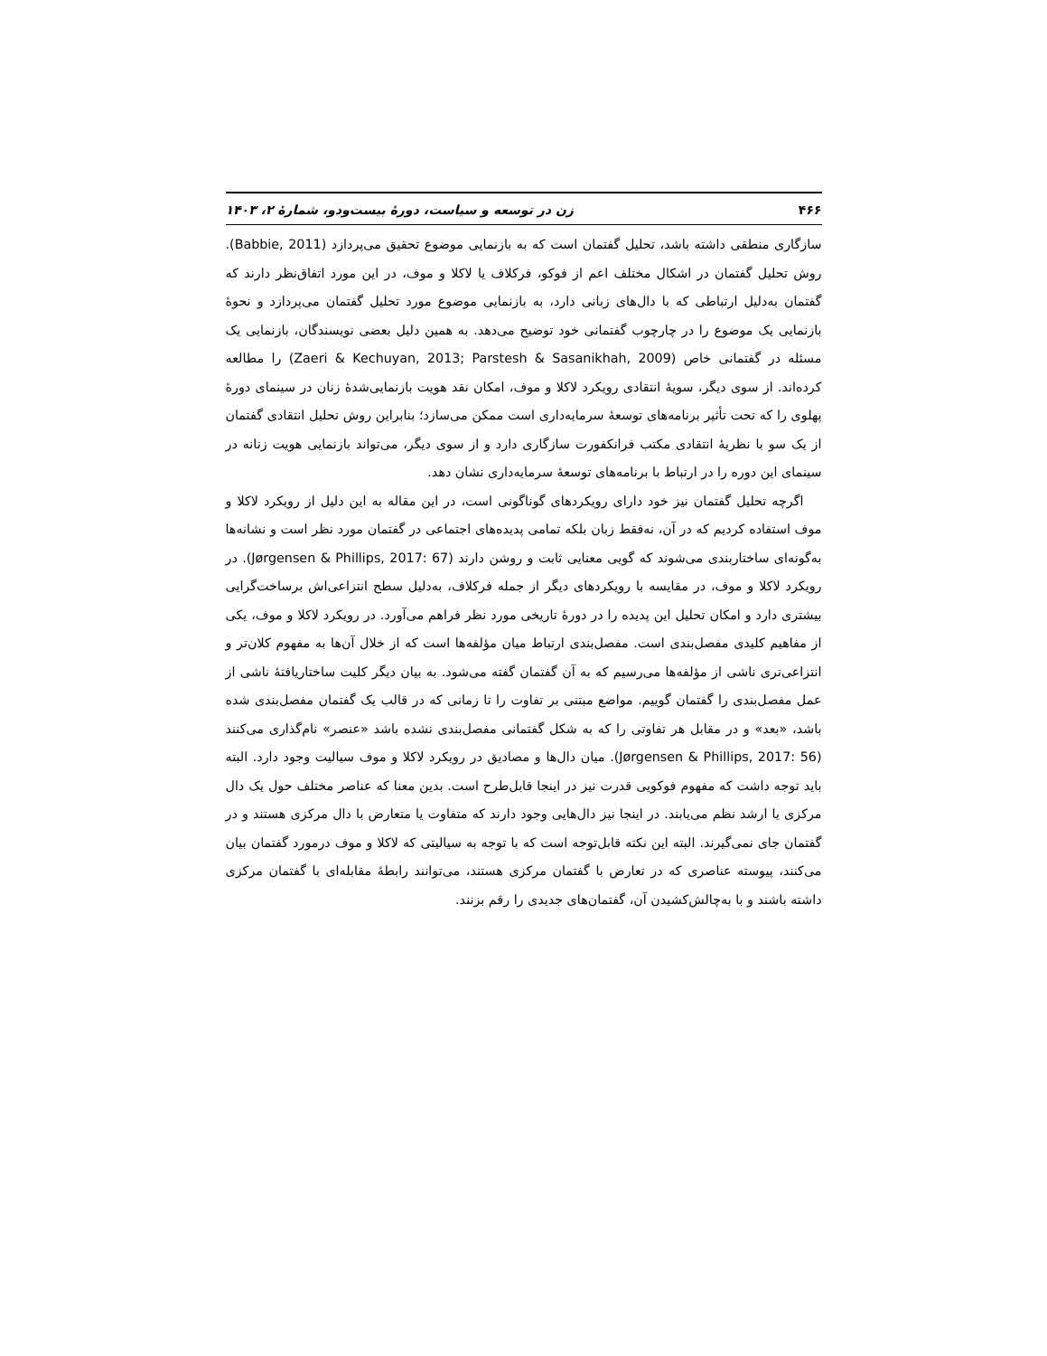۴۶۶ زن در توسعه و سیاست، دورهٔ بیست‌ودو، شمارهٔ ۲، ۱۴۰۳
سازگاری منطقی داشته باشد، تحلیل گفتمان است که به بازنمایی موضوع تحقیق می‌پردازد (Babbie, 2011). روش تحلیل گفتمان در اشکال مختلف اعم از فوکو، فرکلاف یا لاکلا و موف، در این مورد اتفاق‌نظر دارند که گفتمان به‌دلیل ارتباطی که با دال‌های زبانی دارد، به بازنمایی موضوع مورد تحلیل گفتمان می‌پردازد و نحوهٔ بازنمایی یک موضوع را در چارچوب گفتمانی خود توضیح می‌دهد. به همین دلیل بعضی نویسندگان، بازنمایی یک مسئله در گفتمانی خاص (Zaeri & Kechuyan, 2013; Parstesh & Sasanikhah, 2009) را مطالعه کرده‌اند. از سوی دیگر، سویهٔ انتقادی رویکرد لاکلا و موف، امکان نقد هویت بازنمایی‌شدهٔ زنان در سینمای دورهٔ پهلوی را که تحت تأثیر برنامه‌های توسعهٔ سرمایه‌داری است ممکن می‌سازد؛ بنابراین روش تحلیل انتقادی گفتمان از یک سو با نظریهٔ انتقادی مکتب فرانکفورت سازگاری دارد و از سوی دیگر، می‌تواند بازنمایی هویت زنانه در سینمای این دوره را در ارتباط با برنامه‌های توسعهٔ سرمایه‌داری نشان دهد.
اگرچه تحلیل گفتمان نیز خود دارای رویکردهای گوناگونی است، در این مقاله به این دلیل از رویکرد لاکلا و موف استفاده کردیم که در آن، نه‌فقط زبان بلکه تمامی پدیده‌های اجتماعی در گفتمان مورد نظر است و نشانه‌ها به‌گونه‌ای ساختاربندی می‌شوند که گویی معنایی ثابت و روشن دارند (Jørgensen & Phillips, 2017: 67). در رویکرد لاکلا و موف، در مقایسه با رویکردهای دیگر از جمله فرکلاف، به‌دلیل سطح انتزاعی‌اش برساخت‌گرایی بیشتری دارد و امکان تحلیل این پدیده را در دورهٔ تاریخی مورد نظر فراهم می‌آورد. در رویکرد لاکلا و موف، یکی از مفاهیم کلیدی مفصل‌بندی است. مفصل‌بندی ارتباط میان مؤلفه‌ها است که از خلال آن‌ها به مفهوم کلان‌تر و انتزاعی‌تری ناشی از مؤلفه‌ها می‌رسیم که به آن گفتمان گفته می‌شود. به بیان دیگر کلیت ساختاریافتهٔ ناشی از عمل مفصل‌بندی را گفتمان گوییم. مواضع مبتنی بر تفاوت را تا زمانی که در قالب یک گفتمان مفصل‌بندی شده باشد، «بعد» و در مقابل هر تفاوتی را که به شکل گفتمانی مفصل‌بندی نشده باشد «عنصر» نام‌گذاری می‌کنند (Jørgensen & Phillips, 2017: 56). میان دال‌ها و مصادیق در رویکرد لاکلا و موف سیالیت وجود دارد. البته باید توجه داشت که مفهوم فوکویی قدرت نیز در اینجا قابل‌طرح است. بدین معنا که عناصر مختلف حول یک دال مرکزی یا ارشد نظم می‌یابند. در اینجا نیز دال‌هایی وجود دارند که متفاوت یا متعارض با دال مرکزی هستند و در گفتمان جای نمی‌گیرند. البته این نکته قابل‌توجه است که با توجه به سیالیتی که لاکلا و موف درمورد گفتمان بیان می‌کنند، پیوسته عناصری که در تعارض با گفتمان مرکزی هستند، می‌توانند رابطهٔ مقابله‌ای با گفتمان مرکزی داشته باشند و با به‌چالش‌کشیدن آن، گفتمان‌های جدیدی را رقم بزنند.